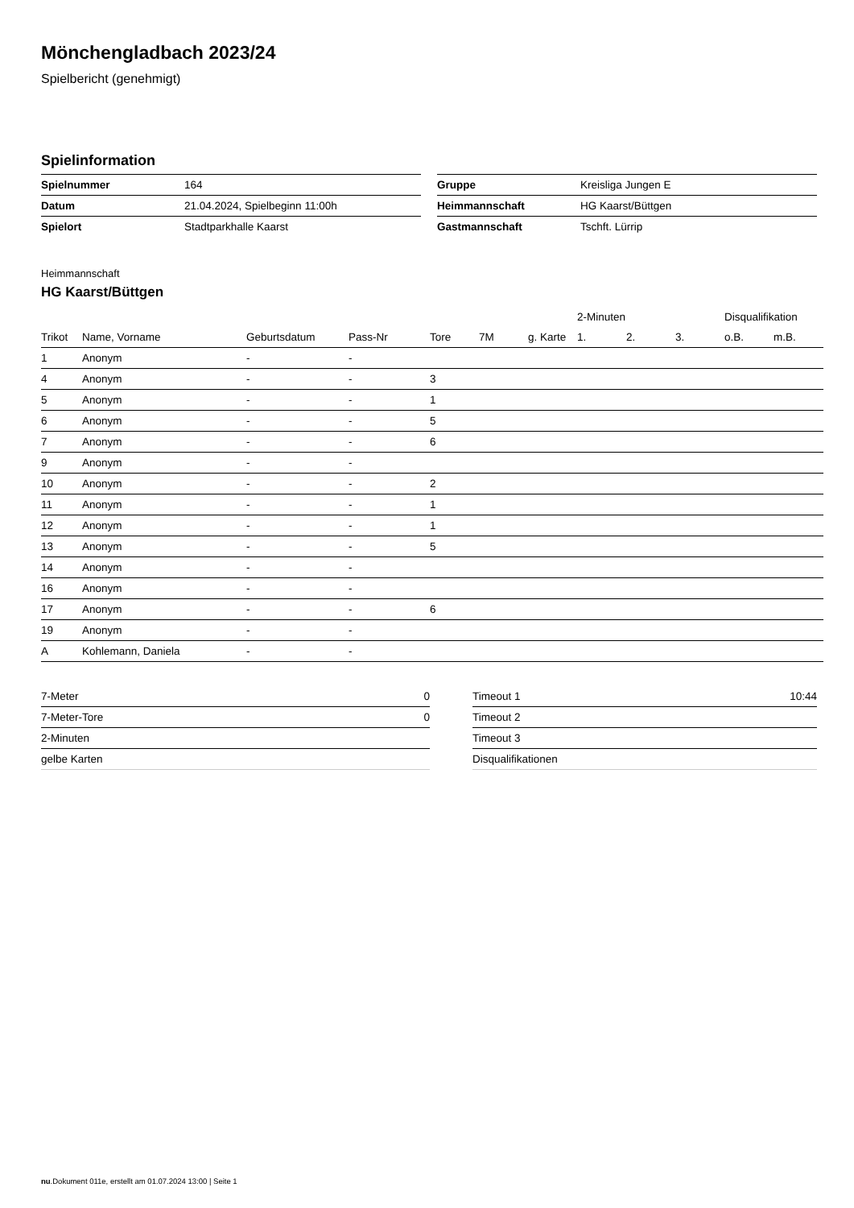Mönchengladbach 2023/24
Spielbericht (genehmigt)
Spielinformation
| Spielnummer | 164 |
| Datum | 21.04.2024, Spielbeginn 11:00h |
| Spielort | Stadtparkhalle Kaarst |
| Gruppe | Kreisliga Jungen E |
| Heimmannschaft | HG Kaarst/Büttgen |
| Gastmannschaft | Tschft. Lürrip |
Heimmannschaft
HG Kaarst/Büttgen
| | | | | | | | 2-Minuten | | | Disqualifikation | |
| --- | --- | --- | --- | --- | --- | --- | --- | --- | --- | --- | --- |
| Trikot | Name, Vorname | Geburtsdatum | Pass-Nr | Tore | 7M | g. Karte | 1. | 2. | 3. | o.B. | m.B. |
| 1 | Anonym | - | - | | | | | | | | |
| 4 | Anonym | - | - | 3 | | | | | | | |
| 5 | Anonym | - | - | 1 | | | | | | | |
| 6 | Anonym | - | - | 5 | | | | | | | |
| 7 | Anonym | - | - | 6 | | | | | | | |
| 9 | Anonym | - | - | | | | | | | | |
| 10 | Anonym | - | - | 2 | | | | | | | |
| 11 | Anonym | - | - | 1 | | | | | | | |
| 12 | Anonym | - | - | 1 | | | | | | | |
| 13 | Anonym | - | - | 5 | | | | | | | |
| 14 | Anonym | - | - | | | | | | | | |
| 16 | Anonym | - | - | | | | | | | | |
| 17 | Anonym | - | - | 6 | | | | | | | |
| 19 | Anonym | - | - | | | | | | | | |
| A | Kohlemann, Daniela | - | - | | | | | | | | |
| 7-Meter | 0 |
| 7-Meter-Tore | 0 |
| 2-Minuten | |
| gelbe Karten | |
| Timeout 1 | 10:44 |
| Timeout 2 | |
| Timeout 3 | |
| Disqualifikationen | |
nu.Dokument 011e, erstellt am 01.07.2024 13:00 | Seite 1